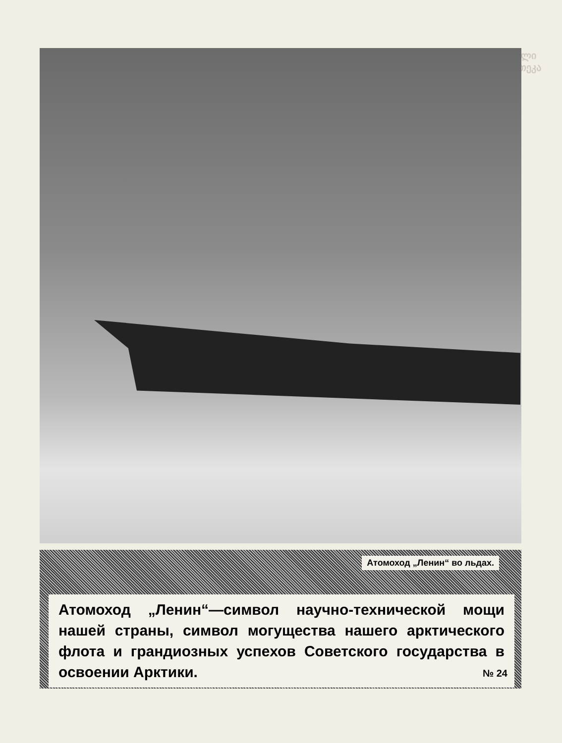ეროვნული
ბიბლიოთეკა
Атомоход „Ленин“ во льдах.
Атомоход „Ленин“—символ научно-технической мощи нашей страны, символ могущества нашего арктического флота и грандиозных успехов Советского государства в освоении Арктики.
№ 24